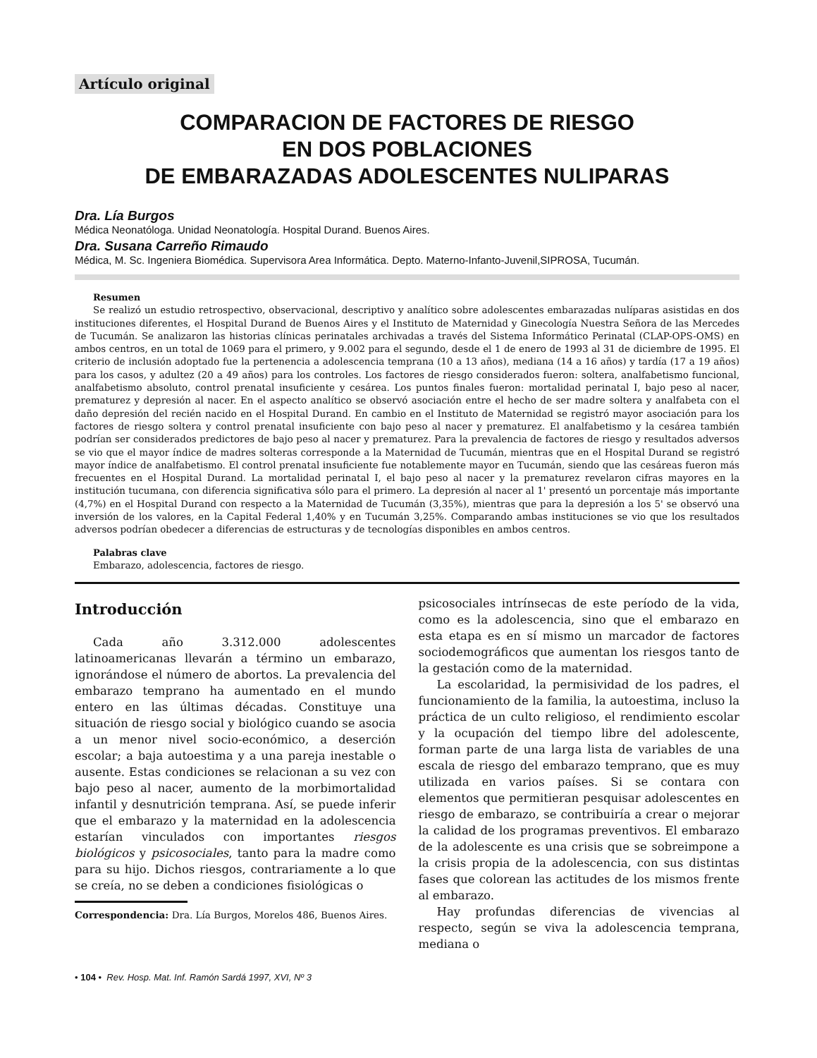Artículo original
COMPARACION DE FACTORES DE RIESGO
EN DOS POBLACIONES
DE EMBARAZADAS ADOLESCENTES NULIPARAS
Dra. Lía Burgos
Médica Neonatóloga. Unidad Neonatología. Hospital Durand. Buenos Aires.
Dra. Susana Carreño Rimaudo
Médica, M. Sc. Ingeniera Biomédica. Supervisora Area Informática. Depto. Materno-Infanto-Juvenil,SIPROSA, Tucumán.
Resumen
Se realizó un estudio retrospectivo, observacional, descriptivo y analítico sobre adolescentes embarazadas nulíparas asistidas en dos instituciones diferentes, el Hospital Durand de Buenos Aires y el Instituto de Maternidad y Ginecología Nuestra Señora de las Mercedes de Tucumán. Se analizaron las historias clínicas perinatales archivadas a través del Sistema Informático Perinatal (CLAP-OPS-OMS) en ambos centros, en un total de 1069 para el primero, y 9.002 para el segundo, desde el 1 de enero de 1993 al 31 de diciembre de 1995. El criterio de inclusión adoptado fue la pertenencia a adolescencia temprana (10 a 13 años), mediana (14 a 16 años) y tardía (17 a 19 años) para los casos, y adultez (20 a 49 años) para los controles. Los factores de riesgo considerados fueron: soltera, analfabetismo funcional, analfabetismo absoluto, control prenatal insuficiente y cesárea. Los puntos finales fueron: mortalidad perinatal I, bajo peso al nacer, prematurez y depresión al nacer. En el aspecto analítico se observó asociación entre el hecho de ser madre soltera y analfabeta con el daño depresión del recién nacido en el Hospital Durand. En cambio en el Instituto de Maternidad se registró mayor asociación para los factores de riesgo soltera y control prenatal insuficiente con bajo peso al nacer y prematurez. El analfabetismo y la cesárea también podrían ser considerados predictores de bajo peso al nacer y prematurez. Para la prevalencia de factores de riesgo y resultados adversos se vio que el mayor índice de madres solteras corresponde a la Maternidad de Tucumán, mientras que en el Hospital Durand se registró mayor índice de analfabetismo. El control prenatal insuficiente fue notablemente mayor en Tucumán, siendo que las cesáreas fueron más frecuentes en el Hospital Durand. La mortalidad perinatal I, el bajo peso al nacer y la prematurez revelaron cifras mayores en la institución tucumana, con diferencia significativa sólo para el primero. La depresión al nacer al 1' presentó un porcentaje más importante (4,7%) en el Hospital Durand con respecto a la Maternidad de Tucumán (3,35%), mientras que para la depresión a los 5' se observó una inversión de los valores, en la Capital Federal 1,40% y en Tucumán 3,25%. Comparando ambas instituciones se vio que los resultados adversos podrían obedecer a diferencias de estructuras y de tecnologías disponibles en ambos centros.
Palabras clave
Embarazo, adolescencia, factores de riesgo.
Introducción
Cada año 3.312.000 adolescentes latinoamericanas llevarán a término un embarazo, ignorándose el número de abortos. La prevalencia del embarazo temprano ha aumentado en el mundo entero en las últimas décadas. Constituye una situación de riesgo social y biológico cuando se asocia a un menor nivel socio-económico, a deserción escolar; a baja autoestima y a una pareja inestable o ausente. Estas condiciones se relacionan a su vez con bajo peso al nacer, aumento de la morbimortalidad infantil y desnutrición temprana. Así, se puede inferir que el embarazo y la maternidad en la adolescencia estarían vinculados con importantes riesgos biológicos y psicosociales, tanto para la madre como para su hijo. Dichos riesgos, contrariamente a lo que se creía, no se deben a condiciones fisiológicas o
Correspondencia: Dra. Lía Burgos, Morelos 486, Buenos Aires.
psicosociales intrínsecas de este período de la vida, como es la adolescencia, sino que el embarazo en esta etapa es en sí mismo un marcador de factores sociodemográficos que aumentan los riesgos tanto de la gestación como de la maternidad.
La escolaridad, la permisividad de los padres, el funcionamiento de la familia, la autoestima, incluso la práctica de un culto religioso, el rendimiento escolar y la ocupación del tiempo libre del adolescente, forman parte de una larga lista de variables de una escala de riesgo del embarazo temprano, que es muy utilizada en varios países. Si se contara con elementos que permitieran pesquisar adolescentes en riesgo de embarazo, se contribuiría a crear o mejorar la calidad de los programas preventivos. El embarazo de la adolescente es una crisis que se sobreimpone a la crisis propia de la adolescencia, con sus distintas fases que colorean las actitudes de los mismos frente al embarazo.
Hay profundas diferencias de vivencias al respecto, según se viva la adolescencia temprana, mediana o
• 104 • Rev. Hosp. Mat. Inf. Ramón Sardá 1997, XVI, Nº 3